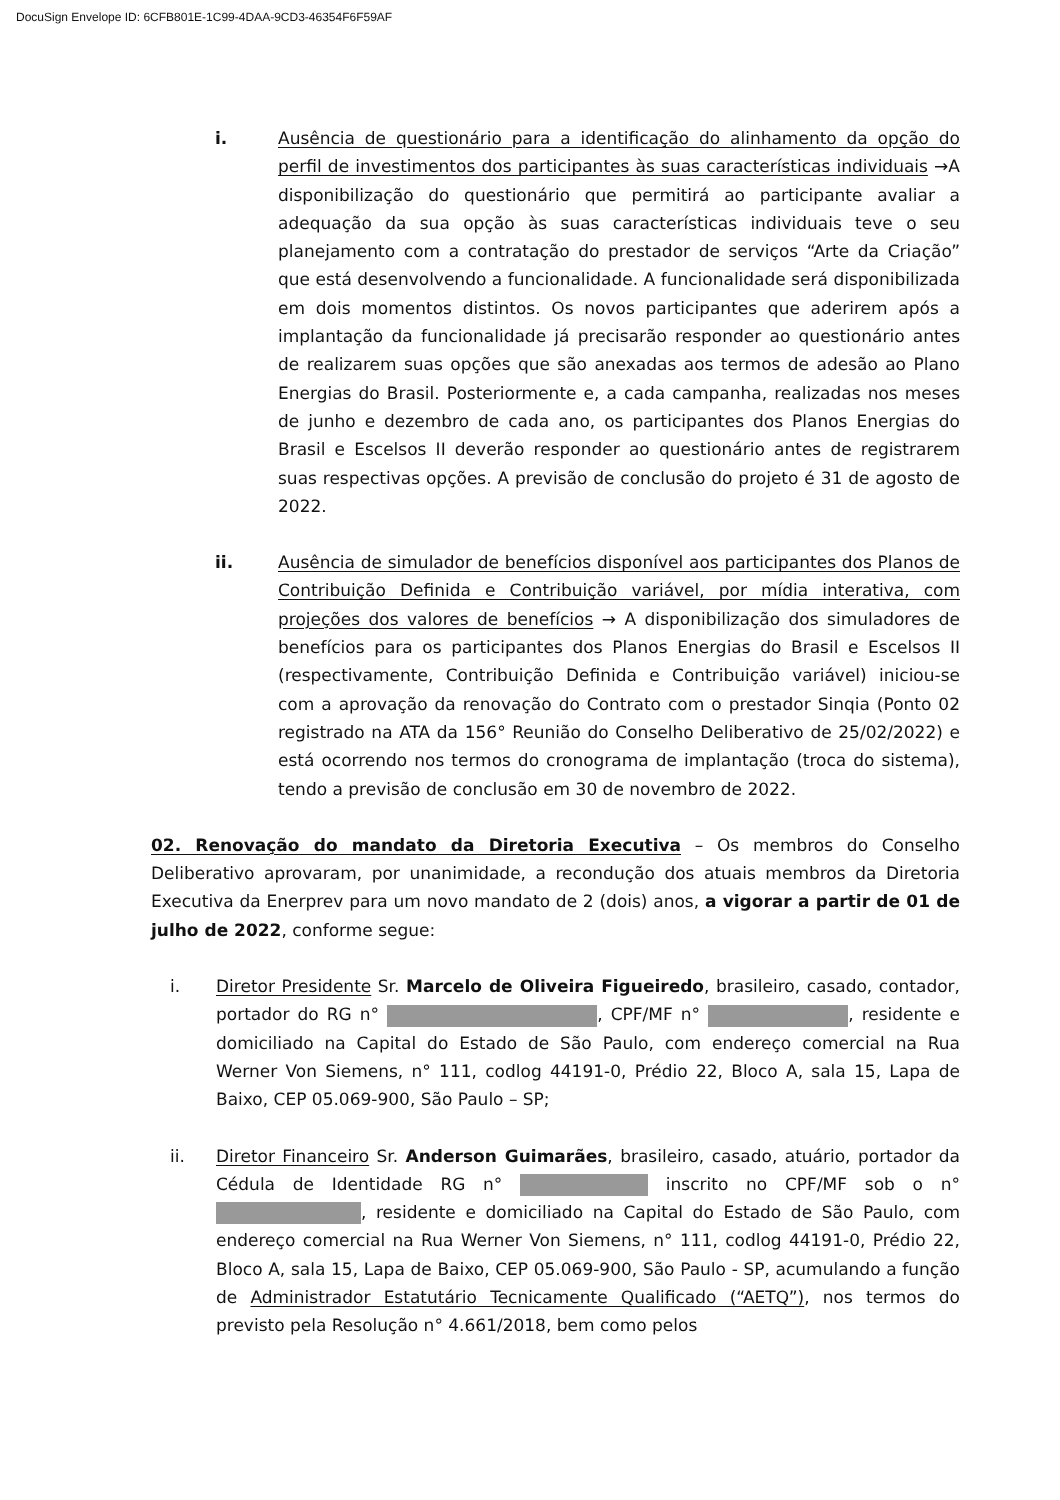DocuSign Envelope ID: 6CFB801E-1C99-4DAA-9CD3-46354F6F59AF
i. Ausência de questionário para a identificação do alinhamento da opção do perfil de investimentos dos participantes às suas características individuais →A disponibilização do questionário que permitirá ao participante avaliar a adequação da sua opção às suas características individuais teve o seu planejamento com a contratação do prestador de serviços “Arte da Criação” que está desenvolvendo a funcionalidade. A funcionalidade será disponibilizada em dois momentos distintos. Os novos participantes que aderirem após a implantação da funcionalidade já precisarão responder ao questionário antes de realizarem suas opções que são anexadas aos termos de adesão ao Plano Energias do Brasil. Posteriormente e, a cada campanha, realizadas nos meses de junho e dezembro de cada ano, os participantes dos Planos Energias do Brasil e Escelsos II deverão responder ao questionário antes de registrarem suas respectivas opções. A previsão de conclusão do projeto é 31 de agosto de 2022.
ii. Ausência de simulador de benefícios disponível aos participantes dos Planos de Contribuição Definida e Contribuição variável, por mídia interativa, com projeções dos valores de benefícios → A disponibilização dos simuladores de benefícios para os participantes dos Planos Energias do Brasil e Escelsos II (respectivamente, Contribuição Definida e Contribuição variável) iniciou-se com a aprovação da renovação do Contrato com o prestador Sinqia (Ponto 02 registrado na ATA da 156° Reunião do Conselho Deliberativo de 25/02/2022) e está ocorrendo nos termos do cronograma de implantação (troca do sistema), tendo a previsão de conclusão em 30 de novembro de 2022.
02. Renovação do mandato da Diretoria Executiva – Os membros do Conselho Deliberativo aprovaram, por unanimidade, a recondução dos atuais membros da Diretoria Executiva da Enerprev para um novo mandato de 2 (dois) anos, a vigorar a partir de 01 de julho de 2022, conforme segue:
i. Diretor Presidente Sr. Marcelo de Oliveira Figueiredo, brasileiro, casado, contador, portador do RG n° , CPF/MF n° , residente e domiciliado na Capital do Estado de São Paulo, com endereço comercial na Rua Werner Von Siemens, n° 111, codlog 44191-0, Prédio 22, Bloco A, sala 15, Lapa de Baixo, CEP 05.069-900, São Paulo – SP;
ii. Diretor Financeiro Sr. Anderson Guimarães, brasileiro, casado, atuário, portador da Cédula de Identidade RG n° inscrito no CPF/MF sob o n° , residente e domiciliado na Capital do Estado de São Paulo, com endereço comercial na Rua Werner Von Siemens, n° 111, codlog 44191-0, Prédio 22, Bloco A, sala 15, Lapa de Baixo, CEP 05.069-900, São Paulo - SP, acumulando a função de Administrador Estatutário Tecnicamente Qualificado (“AETQ”), nos termos do previsto pela Resolução n° 4.661/2018, bem como pelos